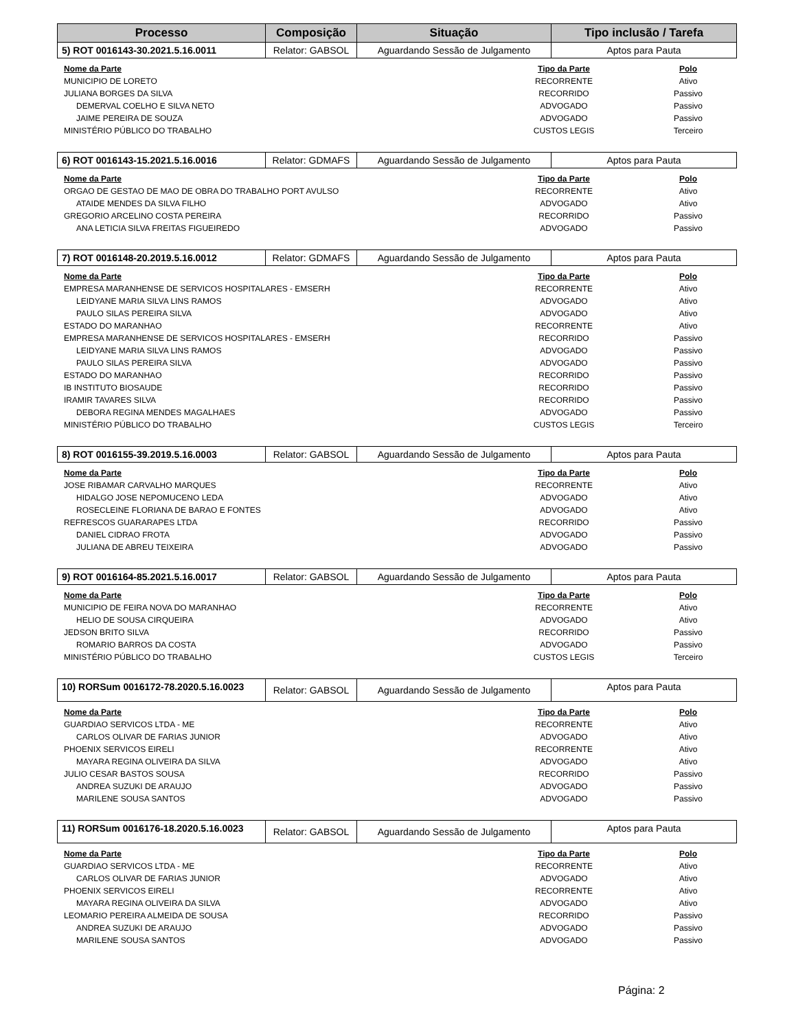| Processo | Composição | Situação | Tipo inclusão / Tarefa |
| --- | --- | --- | --- |
| 5) ROT 0016143-30.2021.5.16.0011 | Relator: GABSOL | Aguardando Sessão de Julgamento | Aptos para Pauta |
| Nome da Parte | Tipo da Parte | Polo |
| --- | --- | --- |
| MUNICIPIO DE LORETO | RECORRENTE | Ativo |
| JULIANA BORGES DA SILVA | RECORRIDO | Passivo |
| DEMERVAL COELHO E SILVA NETO | ADVOGADO | Passivo |
| JAIME PEREIRA DE SOUZA | ADVOGADO | Passivo |
| MINISTÉRIO PÚBLICO DO TRABALHO | CUSTOS LEGIS | Terceiro |
| 6) ROT 0016143-15.2021.5.16.0016 | Relator: GDMAFS | Aguardando Sessão de Julgamento | Aptos para Pauta |
| Nome da Parte | Tipo da Parte | Polo |
| --- | --- | --- |
| ORGAO DE GESTAO DE MAO DE OBRA DO TRABALHO PORT AVULSO | RECORRENTE | Ativo |
| ATAIDE MENDES DA SILVA FILHO | ADVOGADO | Ativo |
| GREGORIO ARCELINO COSTA PEREIRA | RECORRIDO | Passivo |
| ANA LETICIA SILVA FREITAS FIGUEIREDO | ADVOGADO | Passivo |
| 7) ROT 0016148-20.2019.5.16.0012 | Relator: GDMAFS | Aguardando Sessão de Julgamento | Aptos para Pauta |
| Nome da Parte | Tipo da Parte | Polo |
| --- | --- | --- |
| EMPRESA MARANHENSE DE SERVICOS HOSPITALARES - EMSERH | RECORRENTE | Ativo |
| LEIDYANE MARIA SILVA LINS RAMOS | ADVOGADO | Ativo |
| PAULO SILAS PEREIRA SILVA | ADVOGADO | Ativo |
| ESTADO DO MARANHAO | RECORRENTE | Ativo |
| EMPRESA MARANHENSE DE SERVICOS HOSPITALARES - EMSERH | RECORRIDO | Passivo |
| LEIDYANE MARIA SILVA LINS RAMOS | ADVOGADO | Passivo |
| PAULO SILAS PEREIRA SILVA | ADVOGADO | Passivo |
| ESTADO DO MARANHAO | RECORRIDO | Passivo |
| IB INSTITUTO BIOSAUDE | RECORRIDO | Passivo |
| IRAMIR TAVARES SILVA | RECORRIDO | Passivo |
| DEBORA REGINA MENDES MAGALHAES | ADVOGADO | Passivo |
| MINISTÉRIO PÚBLICO DO TRABALHO | CUSTOS LEGIS | Terceiro |
| 8) ROT 0016155-39.2019.5.16.0003 | Relator: GABSOL | Aguardando Sessão de Julgamento | Aptos para Pauta |
| Nome da Parte | Tipo da Parte | Polo |
| --- | --- | --- |
| JOSE RIBAMAR CARVALHO MARQUES | RECORRENTE | Ativo |
| HIDALGO JOSE NEPOMUCENO LEDA | ADVOGADO | Ativo |
| ROSECLEINE FLORIANA DE BARAO E FONTES | ADVOGADO | Ativo |
| REFRESCOS GUARARAPES LTDA | RECORRIDO | Passivo |
| DANIEL CIDRAO FROTA | ADVOGADO | Passivo |
| JULIANA DE ABREU TEIXEIRA | ADVOGADO | Passivo |
| 9) ROT 0016164-85.2021.5.16.0017 | Relator: GABSOL | Aguardando Sessão de Julgamento | Aptos para Pauta |
| Nome da Parte | Tipo da Parte | Polo |
| --- | --- | --- |
| MUNICIPIO DE FEIRA NOVA DO MARANHAO | RECORRENTE | Ativo |
| HELIO DE SOUSA CIRQUEIRA | ADVOGADO | Ativo |
| JEDSON BRITO SILVA | RECORRIDO | Passivo |
| ROMARIO BARROS DA COSTA | ADVOGADO | Passivo |
| MINISTÉRIO PÚBLICO DO TRABALHO | CUSTOS LEGIS | Terceiro |
| 10) RORSum 0016172-78.2020.5.16.0023 | Relator: GABSOL | Aguardando Sessão de Julgamento | Aptos para Pauta |
| Nome da Parte | Tipo da Parte | Polo |
| --- | --- | --- |
| GUARDIAO SERVICOS LTDA - ME | RECORRENTE | Ativo |
| CARLOS OLIVAR DE FARIAS JUNIOR | ADVOGADO | Ativo |
| PHOENIX SERVICOS EIRELI | RECORRENTE | Ativo |
| MAYARA REGINA OLIVEIRA DA SILVA | ADVOGADO | Ativo |
| JULIO CESAR BASTOS SOUSA | RECORRIDO | Passivo |
| ANDREA SUZUKI DE ARAUJO | ADVOGADO | Passivo |
| MARILENE SOUSA SANTOS | ADVOGADO | Passivo |
| 11) RORSum 0016176-18.2020.5.16.0023 | Relator: GABSOL | Aguardando Sessão de Julgamento | Aptos para Pauta |
| Nome da Parte | Tipo da Parte | Polo |
| --- | --- | --- |
| GUARDIAO SERVICOS LTDA - ME | RECORRENTE | Ativo |
| CARLOS OLIVAR DE FARIAS JUNIOR | ADVOGADO | Ativo |
| PHOENIX SERVICOS EIRELI | RECORRENTE | Ativo |
| MAYARA REGINA OLIVEIRA DA SILVA | ADVOGADO | Ativo |
| LEOMARIO PEREIRA ALMEIDA DE SOUSA | RECORRIDO | Passivo |
| ANDREA SUZUKI DE ARAUJO | ADVOGADO | Passivo |
| MARILENE SOUSA SANTOS | ADVOGADO | Passivo |
Página: 2